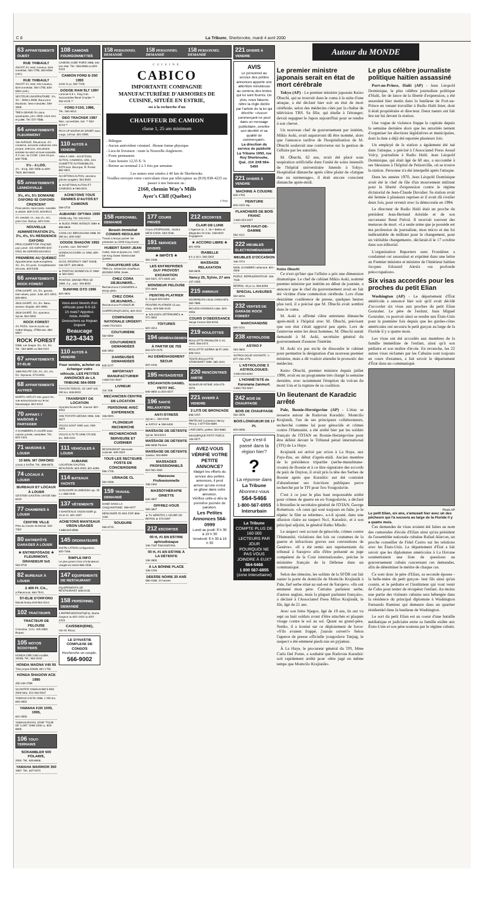C 8 La Tribune, Sherbrooke, mardi 4 avril 2000
63 APPARTEMENTS OUEST
RUE THIBAULT
ASCOT 4½ neuf, luxueux, libre immédiat. 564-1756, 820-6564 (cell.)
RUE THIBAULT
ASCOT 4½ neuf, très luxueux, libre immédiat. 564-1756, 820-6564 (cell.)
SECTEUR UNIVERSITAIRE. 2½, 3½ - 290$ à 390$. Baux pour étudiants. Semi-meublés. 569-4606.
TRES GRAND 5½ dans quadruplex, prix: 430$. Libre imm. et juillet. Tél: 572-7588.
64 APPARTEMENTS FLEURIMONT
12e AVENUE, Fleurimont. 4½ moderne, armoires mélamine, très propre, intercom, sécuritaire, entrées lav-séch et lave-vaisselle. À 2 min. du CUSE. Libre 24-juin. 849-7538.
5½ - 4 LOG.
4½ - 8 log. 562-3358 ou 829-7603; 864-6648.
65 APPARTEMENTS LENNOXVILLE
3½, 4½, 5½ DOMAINE OXFORD 92 OXFORD CRESCENT
Frais peints, tapis lavés, meublés si désiré. 829-2125, 823-9514
4½ meublé, ch., eau ch., écl., près Univ. Bishop. 823-1344.
NOUVELLE ADMINISTRATION 2½, 3½, 4½, 5½ RÉSIDENCE OXFORD
PRIX COMPÉTITIF. PISCINE, parc privé. 103 OXFORD 822-0763, 96 OXFORD 823-9514
PREMIÈRE AU QUÉBEC
Appartements style européens 3½, 4½, 5½ pces. Complètement rénovés. 823-5336
66 APPARTEMENTS ROCK FOREST
4798 GASPÉ, 4½, 5½, grands, bien situés, patio. Julie, 821-4263, 820-8941.
4816 GASPÉ, 4½, 5½. Beau secteur. Brigitte, 821-9990.
4818 GASPÉ, 5½, spacieux. Sylvie, 564-3955.
ROCK FOREST
4½ PCES. Vue et accès sur rivière Magog. 475$/mois. 864-6967.
ROCK FOREST
5288, rue Gaspé. 3½, 4½, 5½. Tél.: 564-8099 ou 566-2101
67 APPARTEMENTS ST-ÉLIE
1085 ROUTE 220, 2½, 3½, 4½, 5½. Myriame, 573-0493.
68 APPARTEMENTS AUTRES
NORTH HATLEY très grand 3½, vue extraordinaire sur le lac Massawippi. 842-4412.
70 APPART. / MAISONS À PARTAGER
2 CHAMBRES À LOUER dans maison privée, meublées. Tél.: 823-1344.
71 MAISONS À LOUER
10 MIN. MT ORFORD
condo à St-Élie. Tél.: 868-0870.
74 LOCAUX À LOUER
BUREAUX ET LOCAUX À LOUER
GESTION GASTON LAVOIE 566-8220
77 CHAMBRES À LOUER
CENTRE VILLE
Près du Centre St-Michel. 562-7352
80 ENTREPÔTS GARAGES À LOUER
★ ENTREPOSAGE ★ FLEURIMONT, GRANDEUR 5x5
563-9732
82 BUREAUX À LOUER
2 400 PI. CA.,
à Fleurimont. 864-7941.
ST-ÉLIE D'ORFORD
Michel Ashby 819-564-1014
102 TRACTEURS
TRACTEUR DE PELOUSE
Columbia, 14 fo. 345-2850, Robert.
105 MOTOS SCOOTERS
HONDA CBR 1000 modifié, 3200$. Tél.: 564-3410
HONDA MAGNA V45 95
Très propre 5000$. 821-1750
HONDA SHADOW ACE 1995
450-449-2789
SCOOTER YAMAHA BW'S R50 2000 bleu. 514-304-5047
YAMAHA CW 50 1998, 1 250 km. 820-2652
YAMAHA FZR 1000, 1995,
821-0555.
YAMAHA ROYAL STAR "TOUR DE LUXE" 1998 1300 cc. 820-8606
106 TOUT-TERRAINS
SCRAMBLER 500 POLARIS,
2000. Tél.: 820-8606.
YAMAHA WARRIOR 350
1987. Tél.: 847-2074
108 CAMIONS FOURGONNETTES
CAMION CUBE FORD 1988, très bon état. Tél.: 566-0968 ou 820-5419
CAMION FORD E-350 1993
boîte 14 pi. 562-7109.
DODGE RAM SLT 1997
Laramie 5.9 L, King Cab. Automobiles René Chartier ** 562-6133 **
FORD F150, 1986,
Tél.: 564-9514.
GEO TRACKER 1997
Man. convertible, 4x4. ** 562-6133 **
PICK-UP MAZDA 92 SPORT avec mags, roll bar. 821-0595.
110 AUTOS À VENDRE
1990 À 1999 - ACHETONS AUTOS, CAMIONS, VAN, 4X4. OUIMETTE AUTOMOBILES, 5475 boul. Bourque, R. Forest. 864-6611.
ACHETONS AUTOS, vendons pièces usagées. 564-5020.
★ ACHETONS AUTOS ET CAMIONS ★ 566-0031.
ACHETONS TOUS GENRES D'AUTOS ET CAMIONS
569-0733
AUBAINE! OPTIMA 1990
1500$ nég. Tél: 346-9310.
★ BUICK PARK AVENUE 1989 ★ 868-8846.
CADILLAC BROUGHAM 1988, 90 090 km. 820-1182
DODGE SHADOW 1992
2 portes, man. 562-6647
HONDA ACCORD LX 1990, 829-4160
OLDS. REGENCY 1987 3100$. 346-5577, 820-8940.
★ PONTIAC BONNEVILLE 1989 ★ 562-4924.
PONTIAC GRAND PRIX SE 1989, 2 p., auto. 346-8532.
SUNFIRE GTO 1996
823-3924
Vous avez besoin d'un véhicule pour 6-9-12-15 mois? Appelez-nous. Amélie Desrochers ou Rejean Dupont
Beaucage
823-4343
110 AUTOS À VENDRE
Pour vendre, acheter ou échanger votre véhicule, LES PETITES ANNONCES de LA TRIBUNE 564-0999
TOYOTA TERCEL CE 1997 105 000 km. 846-0632.
TRANSFERT DE LOCATION
Hyundai Accent 99. Joanne: 821-9202
VAN TOYOTA SIENNA 1998, 346-5577
VOLKS GOLF 1995 auto. 565-0303.
VOLVO S-70 T5 1998 170 000 km. 565-4241.
111 VÉHICULES À LOUER
AUBAINE
LOCATION D'AUTOS BEAUDOIN. 845-4530, 821-6296.
114 BATEAUX YACHTS
CHALOUPE ALUMINIUM cap. 35 c.v. 868-4349.
137 VÊTEMENTS
2 MANTEAUX VISON NOIR gr. 10 et 12. 821-4057
ACHETONS MANTEAUX VISON USAGÉS
1-888-845-8586
145 ORDINATEURS
INSTALLATION configuration. 820-7466.
SIMPLE INFO
Le plus grand choix d'ordinateurs usagés en estrie 868-3338.
147 ÉQUIPEMENTS DE RESTAURANT
EQUIPEMENTS DE RESTAURANT. 828-2105.
158 PERSONNEL DEMANDÉ
4 REPRÉSENTANTS(ES). Martin Gagnon au 821-2424 ou 822-4319.
CAISSIER(ÈRE),
Voir M. Rioux.
LE DYNASTIE COMPLEXE DE CONDOS
Recherche un couple.
566-9002
158 PERSONNEL DEMANDÉ 158 PERSONNEL DEMANDÉ 158 PERSONNEL DEMANDÉ
CUISINE
CABICO
IMPORTANTE COMPAGNIE MANUFACTURIÈRE D'ARMOIRES DE CUISINE, SITUÉE EN ESTRIE,
est à la recherche d'un
CHAUFFEUR DE CAMION
classe 1, 25 ans minimum
- Bilingue
- Aucun antécédent criminel. -Bonne forme physique.
- Lieu de livraison : toute la Nouvelle-Angleterre.
- Poste permanent.
- Taux horaire 12,35 $ / h
- Retour au terminal 2 à 3 fois par semaine.
Les usines sont situées à 40 km de Sherbrooke.
Veuillez envoyer votre curriculum vitae par télécopieur au (819) 838-4225 ou passer à nos bureaux au :
2160, chemin Way's Mills
Ayer's Cliff (Québec)
17918
158 PERSONNEL DEMANDÉ
Besoin immédiat COMMIS RÉGULIER
Travail à temps partiel. Se présenter au 3200 King Ouest.
HUBERT SAINT-JEAN
Cafés, thés et épices inc. 1627, rue King Ouest Sherbrooke Québec
CHAUFFEURS USA
TRM inc. recherche chauffeurs. (819)562-5958 Josée.
CHEZ CORA DÉJEUNERS...
Recherchons CUISINIERS à temps plein.
CHEZ CORA DÉJEUNERS...
Recherchons PLONGEUR.
COIFFEURS(EUSES). 822-3121
COMPAGNIE NATIONALE URGENT!
1-800-725-5315.
COUTURIÈRE
562-9592
COUTURIÈRES DEMANDÉES
846-3052
DANSEUSES DEMANDÉES
845-5177
IMPORTANT MANUFACTURIER
1-800-531-9267
LIVREUR
J1K 2X8.
MECANICIEN CENTRE DE LOCATION
PERSONNE AVEC EXPÉRIENCE
348-9001.
PLONGEUR RECHERCHÉ
RECHERCHONS SERVEUSE ET CUISINIER
RESTAURANT demande cuisinier. 849-4619
TOUS LES SECTEURS POSTE DE CONCIERGERIE
566-1745.
USINAGE CL
564-0266.
159 TRAVAIL DEMANDÉ
DAME DANS LA CINQUANTAINE. 569-4977
MENUISIER 25 ANS EXP. 868-1190
SOUDURE
566-6715.
177 COURS PRIVÉS
Cours d'ESPAGNOL. Institut MEXI-CANA. 563-2536.
191 SERVICES DIVERS
★ IMPÔTS ★
562-2428.
LES ENTREPRISES GUY PROVOST EXCAVATION
563-5321; 571-6345 cell.
MONSIEUR PELOUSE
572-3929
PEINTRE-PLATRIER
D. Gagné 823-6304
PEINTRE-PLATRIER 15 ans d'exp. 819-580-4100
★ SOLAGES DÉTÉRIORÉS ★ 571-0652
TOITURES
822-4514.
194 DÉMÉNAGEMENT
À PARTIR DE 75$
819-572-2175
AU DÉMÉNAGEMENT SÉCUR
822-2440.
195 PAYSAGISTES
ESCAVATION DANIEL PETIT INC.
846-0850 ou 823-4527
196 SANTÉ RELAXATION
ANTI-STRESS
Sylvie L.: 562-9228
★ KATHY ★ 569-6400
MASSAGE DE DÉTENTE
Sylvie: 563-6224
MASSAGE DE DÉTENTE
868-6838 Pauline
MASSAGE DE DÉTENTE
Gaétan: 564-9899
MASSAGES PROFESSIONNELS
819-564-4062
Masseuse Professionnelle
348-1562
MASSOTHÉRAPIE GINETTE
846-3907
OFFREZ-VOUS
565-4847
★ TU MÉRITES 1 HEURE DE REPOS ★ 573-5297
212 ESCORTES
00 H, #1 EN ESTRIE aphrodisiaque
346-7187 ENGAGEONS
00 H, #1 EN ESTRIE À LA DÉTENTE
346-2800
À LA BONNE PLACE
348-1226
DÉESSE NOIRE 20 ANS
580-0186, 24 heures
212 ESCORTES
CLAIR DE LUNE
L'Agence no. 1. 18 + Belles et élégantes 24 hres. 348-0022 Engageons
★ ACCORD LIBRE ★
821-9250
ISABELLE
8 h à 18 h. 565-5052
MASSAGE RELAXATION
569-8935
Nancy 25, Sylvie, 27 ans
437-2355.
215 ANIMAUX
ADORABLES chiots CANICHES. 565-7895
BICHON HAVANAIS mâle. 823-0056.
COURS D'OBÉISSANCE
Serge Cotnoir 562-9316.
219 ROULOTTES
ROULOTTE PROWLER C-24, 1995. 566-2373.
ROULOTTE SIERRA 38 PI 1992. 828-1110.
TENTE-ROULOTTE STARCRAFT 1999. 565-4241.
220 RENCONTRES AMITIÉ
BONHEUR INTIME. 819-475-0576
221 DIVERS À VENDRE
2 LITS DE BRONZAGE
838-1257.
FRITEUSE à pression Henny Penny. 1-877-534-6891
LAVEUSES, poêles. 562-0685.
MAGNIFIQUE PETIT POËLE. 346-5577.
AVEZ-VOUS VÉRIFIÉ VOTRE PETITE ANNONCE?
Malgré les efforts du service des petites annonces, il peut arriver qu'une erreur se glisse dans votre annonce.
Vérifiez celle-ci dès la première journée de parution.
Les Petites Annonces 564-0999
Lundi au jeudi: 8 h 30 à 19 h 30
Vendredi: 8 h 30 à 16 h 30
221 DIVERS À VENDRE
AVIS
Le personnel au service des petites annonces apporte une attention minutieuse au contenu des textes qui lui sont fournis. De plus, nous faisons nôtre la règle dictée par l'article de la loi qui décrète: «Aucun commerçant ne peut dans un message publicitaire, omettre son identité et sa qualité de commerçant».
La direction du service de publicité La Tribune 1950, rue Roy Sherbrooke, Qué. J1K 2X8 564-5450
221 DIVERS À VENDRE
MACHINE À COUDRE
845-1793
PEINTURE
843-4422 rép.
PLANCHERS DE BOIS FRANC
1-800-453-2457
TAPIS HAUT-DE-GAMME
564-1112
222 MEUBLES ÉLECTROMÉNAGERS
MEUBLES D'OCCASION
346-7274
MOB. CHAMBRE mélamine. 821-2606
POÊLE, RÉFRIGÉRATEUR. 346-7169.
RÉFRIG. 40 pi cu. 566-6298
SPÉCIAL LAVEUSES
562-8016.
232 VENTES DE GARAGE ROCK FOREST
MARCHANDISE
820-1110.
238 ASTROLOGIE
ASTRO F
563-3603
ASTROLOGUE-VOYANTE. 1-877-239-4779.
L'ASTROLOGIE 3 ASTROLOGUES:
1-900-630-6262
L'HONNÊTETÉ de Karonana Zanmort.
1-800-735-2067.
242 BOIS DE CHAUFFAGE
BOIS DE CHAUFFAGE
564-2878
BOIS LONGUEUR DE 17 PI.
823-0056.
Que s'est-il passé dans la région hier?
?
La réponse dans
La Tribune
Abonnez-vous
564-5466
1-800-567-6955 Interurbain
La Tribune
COMPTE PLUS DE 160 000 LECTEURS PAR JOUR
POURQUOI NE PAS VOUS JOINDRE À EUX?
564-5466
1 800 567-6955
(zone interurbaine)
Autour du MONDE
Le premier ministre japonais serait en état de mort cérébrale
Tokyo (AP) - Le premier ministre japonais Keizo Obuchi, qui se trouvait dans le coma à la suite d'une attaque, a été déclaré hier soir en état de mort cérébrale, selon des médecins cités par la chaîne de télévision TBS. Sa fille, qui étudie à l'étranger, devait regagner le Japon aujourd'hui pour se rendre à son chevet.
Un nouveau chef de gouvernement par intérim, Mikio Aoki, avait auparavant dû être nommé, alors que l'annonce tardive de l'hospitalisation de M. Obuchi soulevait une controverse sur la gestion de l'affaire par les autorités.
M. Obuchi, 62 ans, avait été placé sous respiration artificielle dans l'unité de soins intensifs de l'hôpital universitaire Jutendo à Tokyo. Hospitalisé dimanche après s'être plaint de «fatigue due au surmenage», il était encore conscient dimanche après-midi.
Keizo Obuchi
Ce n'est qu'hier que l'affaire a pris une dimension dramatique. Le chef de cabinet Mikio Aoki, nommé premier ministre par intérim en début de journée, a annoncé que le chef du gouvernement avait en fait été victime d'une commotion cérébrale. Lors d'une deuxième conférence de presse, quelques heures plus tard, il a précisé que M. Obuchi avait sombré dans le coma.
M. Aoki a affirmé s'être entretenu dimanche après-midi à l'hôpital avec M. Obuchi, précisant que son état s'était aggravé peu après. Lors de l'entrevue entre les deux hommes, M. Obuchi aurait demandé à M. Aoki, secrétaire général du gouvernement d'assurer l'intérim.
M. Aoki n'a pas exclu de dissoudre le cabinet pour permettre la désignation d'un nouveau premier ministre, mais a dit vouloir attendre le pronostic des médecins.
Keizo Obuchi, premier ministre depuis juillet 1998, avait eu un programme très chargé la semaine dernière, avec notamment l'éruption du volcan du mont Usu et la rupture de sa coalition.
Un lieutenant de Karadzic arrêté
Pale, Bosnie-Herzégovine (AP) - L'étau se resserre autour de Radovan Karadzic. Momcilo Krajisnik, l'un de ses principaux collaborateurs, recherché comme lui pour génocide et crimes contre l'Humanité, a été arrêté hier par les soldats français de l'OTAN en Bosnie-Herzégovine pour être déféré devant le Tribunal pénal international (TPI) de La Haye.
Krajisnik est arrivé par avion à La Haye, aux Pays-Bas, en début d'après-midi. Ancien membre de la présidence tripartite (serbe-musulmane-croate) de Bosnie et à ce titre signataire des accords de paix de Dayton, il avait pris la tête des Serbes de Bosnie après que Karadzic eut été contraint d'abandonner ses fonctions publiques parce recherché par le TPI pour l'ex-Yougoslavie.
C'est à ce jour le plus haut responsable arrêté pour crimes de guerre en ex-Yougoslavie, a déclaré à Bruxelles le secrétaire général de l'OTAN, George Robertson. «À ceux qui sont toujours en fuite, je le répète: le filet se referme», a-t-il ajouté, dans une allusion claire au suspect No1, Karadzic, et à son principal adjoint, le général Ratko Mladic.
Le suspect «est accusé de génocide, crimes contre l'Humanité, violations des lois ou coutumes de la guerre et infractions graves aux conventions de Genève». «Il a été remis aux représentants du tribunal à Sarajevo afin d'être présenté au juge compétent de la Cour internationale», précise le ministère français de la Défense dans un communiqué.
Selon des témoins, les soldats de la SFOR ont fait sauter la porte du domicile de Momcilo Krajisnik à Pale, fief serbe situé au sud-est de Sarajevo. «Ils ont emmené mon père. Certains parlaient serbe, d'autres anglais, mais la plupart parlaient français», a déclaré à l'Associated Press Milos Krajisnik, le fils, âgé de 21 ans.
Avec son frère Njegos, âgé de 19 ans, ils ont vu sept ou huit soldats avant d'être attachés et plaqués visage contre le sol au sol. Quant au grand-père, Sretko, il a ironisé sur ce déploiement de force: «S'ils avaient frappé, j'aurais ouvert!» Selon l'agence de presse officielle yougoslave Tanjug, le suspect a été emmené pieds nus en pyjamas.
À La Haye, le procureur général du TPI, Mme Carla Del Ponte, a souhaité que Radovan Karadzic soit rapidement arrêté pour «être jugé en même temps que Momcilo Krajisnik».
Le plus célèbre journaliste politique haïtien assassiné
Port-au-Prince, Haïti (AP) - Jean Léopold Dominique, le plus célèbre journaliste politique d'Haïti, fer de lance de la liberté d'expression, a été assassiné hier matin dans la banlieue de Port-au-Prince en venant travailler à Radio Haïti Inter, dont il était propriétaire et directeur. Deux tueurs ont fait feu sur lui devant la station.
Une vague de violence frappe la capitale depuis la semaine dernière alors que les autorités tentent d'organiser les élections législatives et municipales, dont la date a déjà été reportée plusieurs fois.
Un employé de la station a également été tué dans l'attaque, a précisé à l'Associated Press Assad Volcy, journaliste à Radio Haïti. Jean Léopold Dominique, qui était âgé de 60 ans, a succombé à ses blessures à l'hôpital de Petionville, où se trouve la station. Personne n'a été interpellé après l'attaque.
Dans les années 1970, Jean Léopold Dominique avait été le chef de file d'un mouvement militant pour la liberté d'expression contre le régime dictatorial de Jean-Claude Duvalier. Sa station avait été fermée à plusieurs reprises et il avait dû s'exiler deux fois, pour revenir avec la démocratie en 1994.
Le directeur de Radio Haïti était un proche du président Jean-Bertand Aristide et de son successeur René Préval. Il recevait souvent des menaces de mort. «La seule arme que je possède est ma profession de journaliste, mon micro et ma foi inébranlable de militant pour le changement, pour un véritable changement», déclarait-il le 17 octobre dans son éditorial.
L'organisation Reporters sans Frontières a condamné cet assassinat et exprimé dans une lettre au Premier ministre et ministre de l'Intérieur haïtien Jacques Edouard Alexis «sa profonde préoccupation».
Six visas accordés pour les proches du petit Elian
Washington (AP) - Le département d'État américain a annoncé hier soir qu'il avait décidé d'accorder six visas aux proches du petit Elian Gonzalez. Le père de l'enfant, Juan Miguel Gonzalez, va pouvoir ainsi se rendre aux États-Unis pour la première fois depuis que les gardes-côtes américains ont secouru le petit garçon au large de la Floride il y a quatre mois.
Les visas ont été accordés aux membres de la famille immédiate de l'enfant, ainsi qu'à son pédiatre et son maître d'école. En revanche, les 22 autres visas réclamés par les Cubains sont toujours en cours d'examen, a fait savoir le département d'État dans un communiqué.
Photo AP
Le petit Elian, six ans, s'amusait hier avec un des pêcheurs qui l'a secouru au large de la Floride il y a quatre mois.
Ces demandes de visas avaient été faites au nom des camarades d'école d'Elian ainsi qu'au président de l'assemblée nationale cubaine Rafael Alarcon, un proche conseiller de Fidel Castro sur les relations avec les États-Unis. Le département d'État a fait savoir que les diplomates américains à La Havane soumettraient une liste de questions au gouvernement cubain concernant ces demandes, afin de déterminer le mérite de chaque cas.
Ce sont donc le père d'Elian, sa seconde épouse -la belle-mère du petit garçon- leur fils ainsi qu'un cousin, et le pédiatre et l'instituteur qui vont venir de Cuba pour tenter de récupérer l'enfant. Au moins une partie des visiteurs cubains sera hébergée dans la résidence du principal diplomate à Washington Fernando Ramirez qui demeure dans un quartier résidentiel dans la banlieue de Washington.
Le sort du petit Elian est au coeur d'une bataille médiatique et judiciaire entre sa famille exilée aux États-Unis et son père soutenu par le régime cubain.